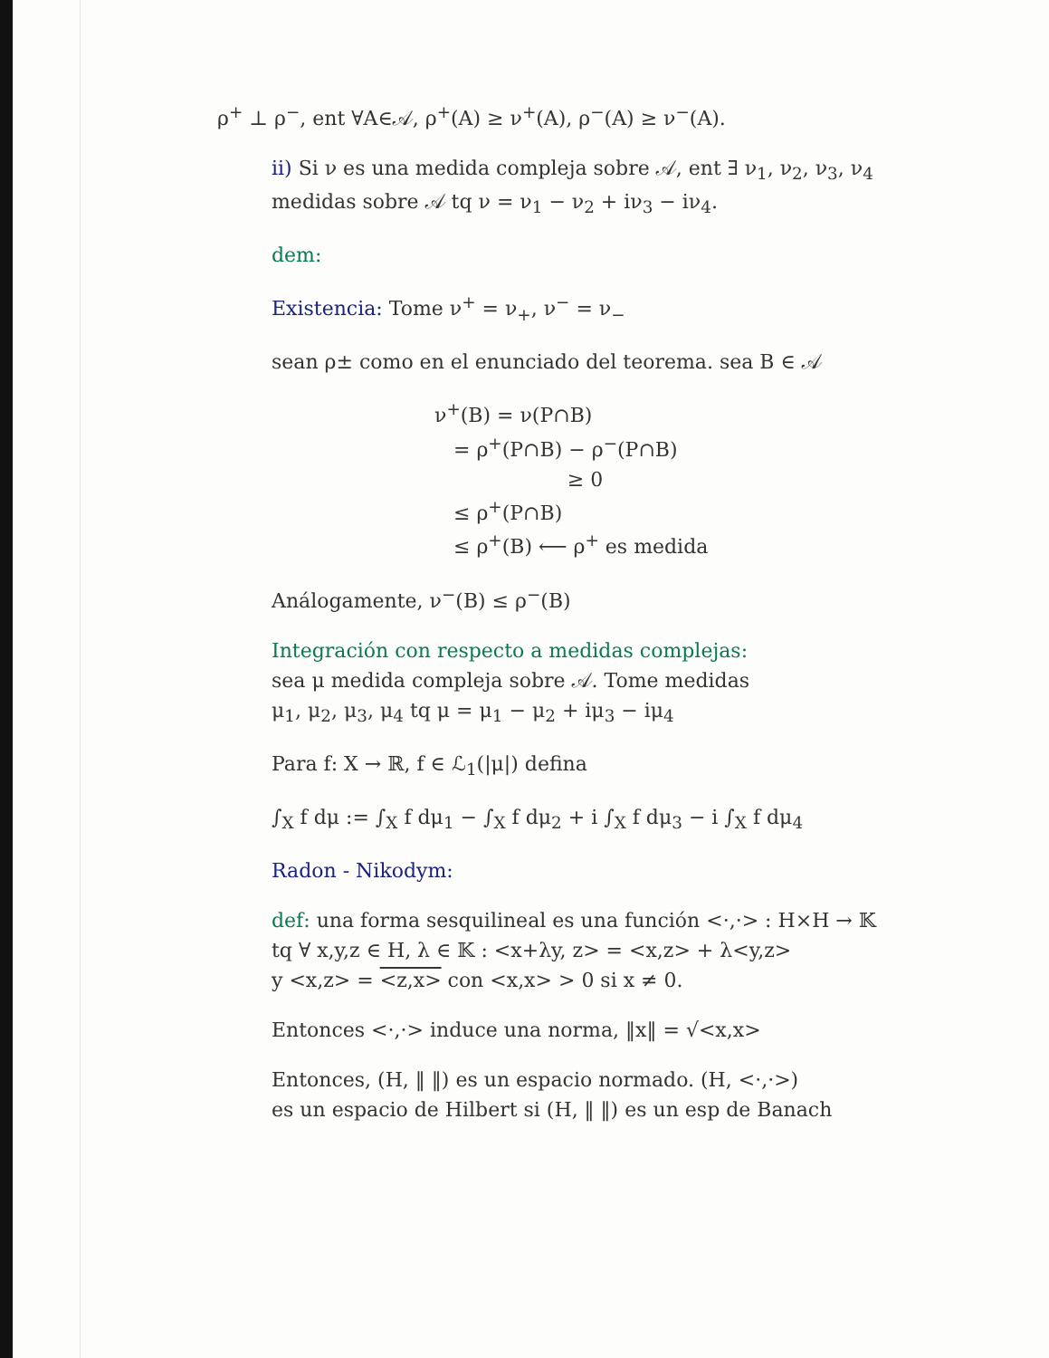ρ<sup>+</sup> ⊥ ρ<sup>−</sup>, ent ∀A∈𝒜, ρ<sup>+</sup>(A) ≥ ν<sup>+</sup>(A), ρ<sup>−</sup>(A) ≥ ν<sup>−</sup>(A).
ii) Si ν es una medida compleja sobre 𝒜, ent ∃ ν<sub>1</sub>, ν<sub>2</sub>, ν<sub>3</sub>, ν<sub>4</sub>
medidas sobre 𝒜 tq ν = ν<sub>1</sub> − ν<sub>2</sub> + iν<sub>3</sub> − iν<sub>4</sub>.
dem:
Existencia: Tome ν<sup>+</sup> = ν<sub>+</sub>, ν<sup>−</sup> = ν<sub>−</sub>
sean ρ± como en el enunciado del teorema. sea B ∈ 𝒜
ν<sup>+</sup>(B) = ν(P∩B)
= ρ<sup>+</sup>(P∩B) − ρ<sup>−</sup>(P∩B)
≥ 0
≤ ρ<sup>+</sup>(P∩B)
≤ ρ<sup>+</sup>(B) ⟵ ρ<sup>+</sup> es medida
Análogamente, ν<sup>−</sup>(B) ≤ ρ<sup>−</sup>(B)
Integración con respecto a medidas complejas:
sea μ medida compleja sobre 𝒜. Tome medidas
μ<sub>1</sub>, μ<sub>2</sub>, μ<sub>3</sub>, μ<sub>4</sub> tq μ = μ<sub>1</sub> − μ<sub>2</sub> + iμ<sub>3</sub> − iμ<sub>4</sub>
Para f: X → ℝ, f ∈ ℒ<sub>1</sub>(|μ|) defina
∫<sub>X</sub> f dμ := ∫<sub>X</sub> f dμ<sub>1</sub> − ∫<sub>X</sub> f dμ<sub>2</sub> + i ∫<sub>X</sub> f dμ<sub>3</sub> − i ∫<sub>X</sub> f dμ<sub>4</sub>
Radon - Nikodym:
def: una forma sesquilineal es una función <·,·> : H×H → 𝕂
tq ∀ x,y,z ∈ H, λ ∈ 𝕂 : <x+λy, z> = <x,z> + λ<y,z>
y <x,z> = <z,x> con <x,x> > 0 si x ≠ 0.
Entonces <·,·> induce una norma, ‖x‖ = √<x,x>
Entonces, (H, ‖ ‖) es un espacio normado. (H, <·,·>)
es un espacio de Hilbert si (H, ‖ ‖) es un esp de Banach